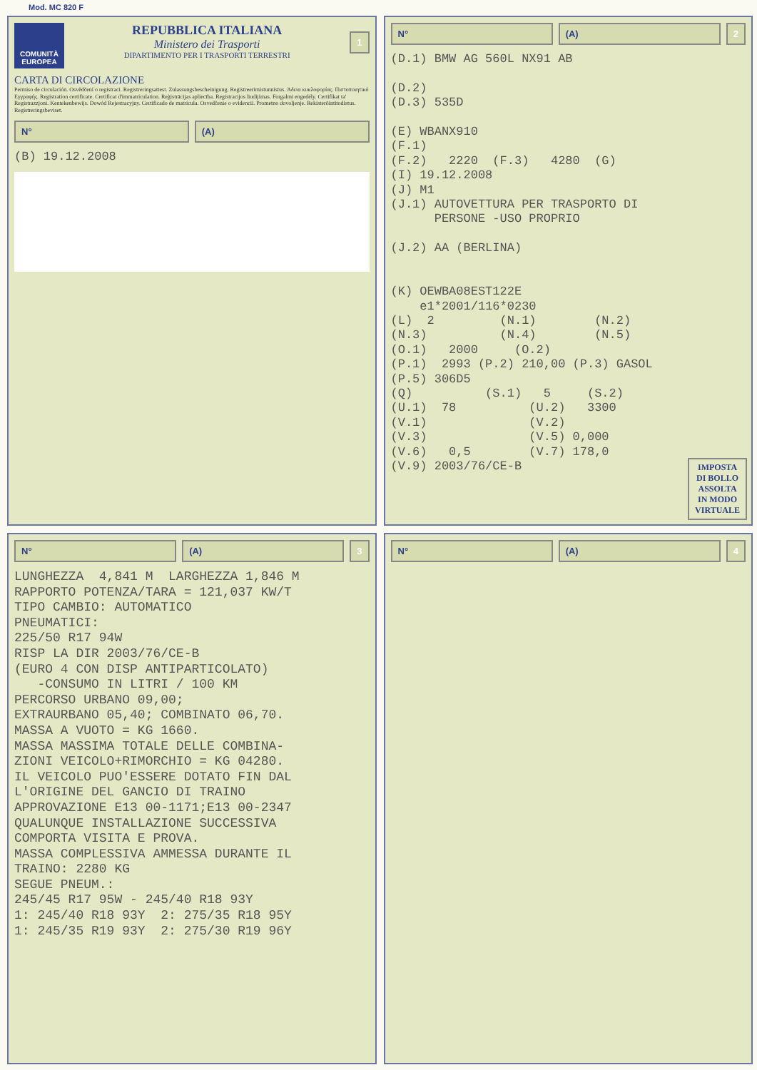Mod. MC 820 F
COMUNITÀ EUROPEA
REPUBBLICA ITALIANA
Ministero dei Trasporti
DIPARTIMENTO PER I TRASPORTI TERRESTRI
1
CARTA DI CIRCOLAZIONE
Permiso de circulación. Osvědčení o registraci. Registreringsattest. Zulassungsbescheinigung. Registreerimistunnistus. Άδεια κυκλοφορίας. Πιστοποιητικό Εγγραφής. Registration certificate. Certificat d'immatriculation. Reģistrācijas apliecība. Registracijos liudijimas. Forgalmi engedély. Certifikat ta' Registrazzjoni. Kentekenbewijs. Dowód Rejestracyjny. Certificado de matrícula. Osvedčenie o evidencii. Prometno dovoljenje. Rekisteröintitodistus. Registreringsbeviset.
N° (A)
(B) 19.12.2008
N° (A) 2
(D.1) BMW AG 560L NX91 AB

(D.2)
(D.3) 535D

(E) WBANX910
(F.1)
(F.2)   2220  (F.3)   4280  (G)
(I) 19.12.2008
(J) M1
(J.1) AUTOVETTURA PER TRASPORTO DI
      PERSONE -USO PROPRIO

(J.2) AA (BERLINA)


(K) OEWBA08EST122E
    e1*2001/116*0230
(L)  2         (N.1)        (N.2)
(N.3)          (N.4)        (N.5)
(O.1)   2000     (O.2)
(P.1)  2993 (P.2) 210,00 (P.3) GASOL
(P.5) 306D5
(Q)          (S.1)   5     (S.2)
(U.1)  78          (U.2)   3300
(V.1)              (V.2)
(V.3)              (V.5) 0,000
(V.6)   0,5        (V.7) 178,0
(V.9) 2003/76/CE-B
IMPOSTA
DI BOLLO
ASSOLTA
IN MODO
VIRTUALE
N° (A) 3
LUNGHEZZA  4,841 M  LARGHEZZA 1,846 M
RAPPORTO POTENZA/TARA = 121,037 KW/T
TIPO CAMBIO: AUTOMATICO
PNEUMATICI:
225/50 R17 94W
RISP LA DIR 2003/76/CE-B
(EURO 4 CON DISP ANTIPARTICOLATO)
   -CONSUMO IN LITRI / 100 KM
PERCORSO URBANO 09,00;
EXTRAURBANO 05,40; COMBINATO 06,70.
MASSA A VUOTO = KG 1660.
MASSA MASSIMA TOTALE DELLE COMBINA-
ZIONI VEICOLO+RIMORCHIO = KG 04280.
IL VEICOLO PUO'ESSERE DOTATO FIN DAL
L'ORIGINE DEL GANCIO DI TRAINO
APPROVAZIONE E13 00-1171;E13 00-2347
QUALUNQUE INSTALLAZIONE SUCCESSIVA
COMPORTA VISITA E PROVA.
MASSA COMPLESSIVA AMMESSA DURANTE IL
TRAINO: 2280 KG
SEGUE PNEUM.:
245/45 R17 95W - 245/40 R18 93Y
1: 245/40 R18 93Y  2: 275/35 R18 95Y
1: 245/35 R19 93Y  2: 275/30 R19 96Y
N° (A) 4